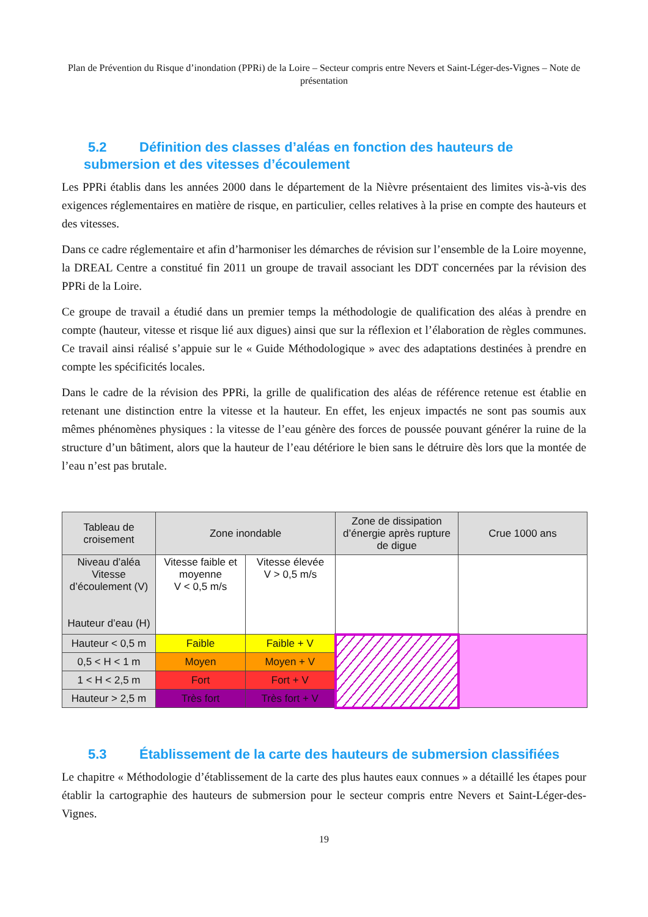Plan de Prévention du Risque d’inondation (PPRi) de la Loire – Secteur compris entre Nevers et Saint-Léger-des-Vignes – Note de présentation
5.2 Définition des classes d’aléas en fonction des hauteurs de submersion et des vitesses d’écoulement
Les PPRi établis dans les années 2000 dans le département de la Nièvre présentaient des limites vis-à-vis des exigences réglementaires en matière de risque, en particulier, celles relatives à la prise en compte des hauteurs et des vitesses.
Dans ce cadre réglementaire et afin d’harmoniser les démarches de révision sur l’ensemble de la Loire moyenne, la DREAL Centre a constitué fin 2011 un groupe de travail associant les DDT concernées par la révision des PPRi de la Loire.
Ce groupe de travail a étudié dans un premier temps la méthodologie de qualification des aléas à prendre en compte (hauteur, vitesse et risque lié aux digues) ainsi que sur la réflexion et l’élaboration de règles communes. Ce travail ainsi réalisé s’appuie sur le « Guide Méthodologique » avec des adaptations destinées à prendre en compte les spécificités locales.
Dans le cadre de la révision des PPRi, la grille de qualification des aléas de référence retenue est établie en retenant une distinction entre la vitesse et la hauteur. En effet, les enjeux impactés ne sont pas soumis aux mêmes phénomènes physiques : la vitesse de l’eau génère des forces de poussée pouvant générer la ruine de la structure d’un bâtiment, alors que la hauteur de l’eau détériore le bien sans le détruire dès lors que la montée de l’eau n’est pas brutale.
| Tableau de croisement | Zone inondable | | Zone de dissipation d’énergie après rupture de digue | Crue 1000 ans |
| --- | --- | --- | --- | --- |
| Niveau d’aléa Vitesse d’écoulement (V) Hauteur d’eau (H) | Vitesse faible et moyenne V < 0,5 m/s | Vitesse élevée V > 0,5 m/s | | |
| Hauteur < 0,5 m | Faible | Faible + V | | |
| 0,5 < H < 1 m | Moyen | Moyen + V | | |
| 1 < H < 2,5 m | Fort | Fort + V | | |
| Hauteur > 2,5 m | Très fort | Très fort + V | | |
5.3 Établissement de la carte des hauteurs de submersion classifiées
Le chapitre « Méthodologie d’établissement de la carte des plus hautes eaux connues » a détaillé les étapes pour établir la cartographie des hauteurs de submersion pour le secteur compris entre Nevers et Saint-Léger-des-Vignes.
19